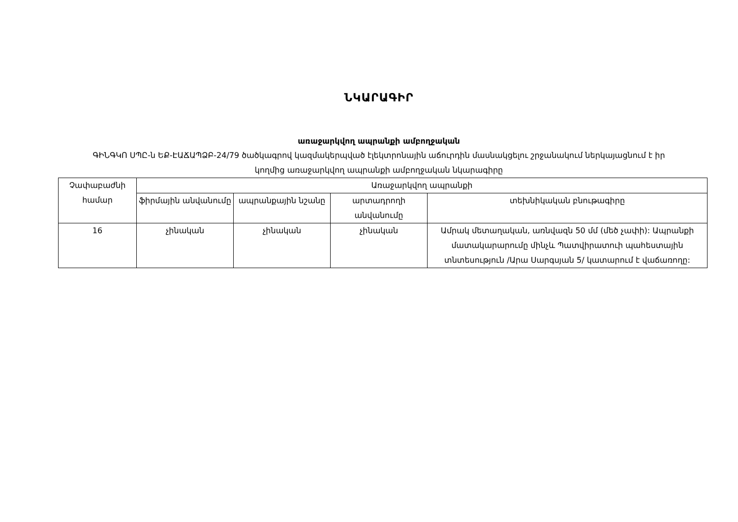ՆԿԱՐԱԳԻՐ
առաջարկվող ապրանքի ամբողջական
ԳԻՆԳԿՈ ՍՊԸ-ն ԵՔ-ԷԱՃԱՊՁԲ-24/79 ծածկագրով կազմակերպված էլեկտրոնային աճուրդին մասնակցելու շրջանակում ներկայացնում է իր կողմից առաջարկվող ապրանքի ամբողջական նկարագիրը
| Չափաբաժնի համար | Առաջարկվող ապրանքի | | | |
| --- | --- | --- | --- | --- |
| | ֆիրմային անվանումը | ապրանքային նշանը | արտադրողի անվանումը | տեխնիկական բնութագիրը |
| 16 | չինական | չինական | չինական | Ամրակ մետաղական, առնվազն 50 մմ (մեծ չափի): Ապրանքի մատակարարումը մինչև Պատվիրատուի պահեստային տնտեսություն /Արա Սարգսյան 5/ կատարում է վաճառողը: |